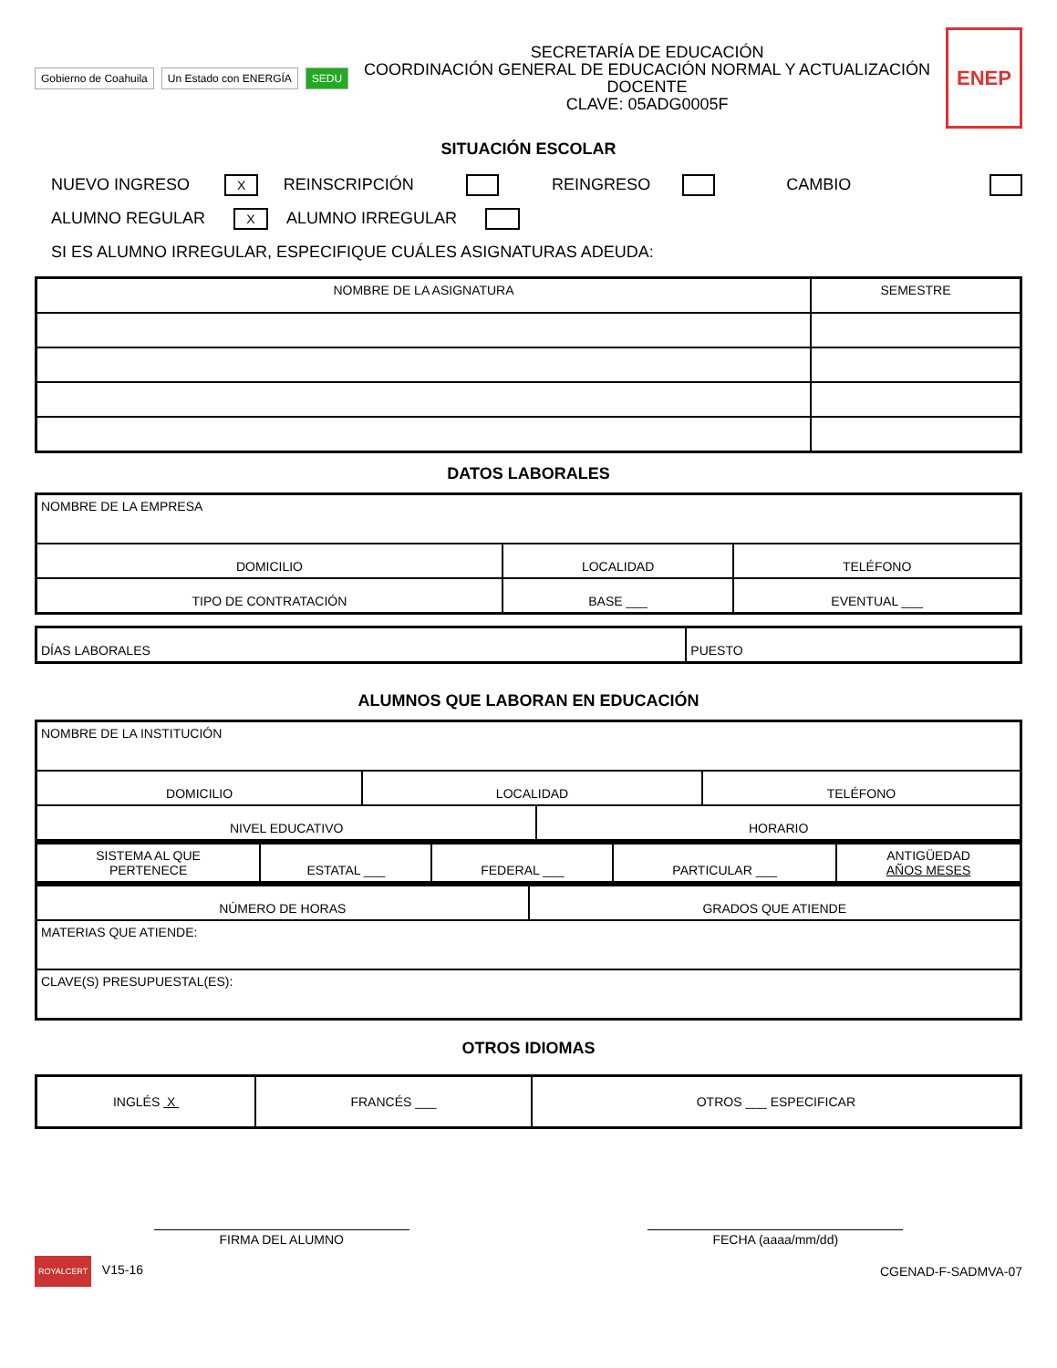Gobierno de Coahuila Un Estado con ENERGÍA SEDU
SECRETARÍA DE EDUCACIÓN
COORDINACIÓN GENERAL DE EDUCACIÓN NORMAL Y ACTUALIZACIÓN DOCENTE
CLAVE: 05ADG0005F
ENEP
SITUACIÓN ESCOLAR
NUEVO INGRESO X REINSCRIPCIÓN REINGRESO CAMBIO
ALUMNO REGULAR X ALUMNO IRREGULAR
SI ES ALUMNO IRREGULAR, ESPECIFIQUE CUÁLES ASIGNATURAS ADEUDA:
| NOMBRE DE LA ASIGNATURA | SEMESTRE |
| --- | --- |
DATOS LABORALES
| NOMBRE DE LA EMPRESA | | |
| DOMICILIO | LOCALIDAD | TELÉFONO |
| TIPO DE CONTRATACIÓN | BASE ___ | EVENTUAL ___ |
| DÍAS LABORALES | PUESTO |
ALUMNOS QUE LABORAN EN EDUCACIÓN
| NOMBRE DE LA INSTITUCIÓN | | | |
| DOMICILIO | LOCALIDAD | | TELÉFONO |
| NIVEL EDUCATIVO | | HORARIO | |
| SISTEMA AL QUE PERTENECE | ESTATAL ___ | FEDERAL ___ | PARTICULAR ___ | ANTIGÜEDAD AÑOS MESES |
| NÚMERO DE HORAS | GRADOS QUE ATIENDE |
| MATERIAS QUE ATIENDE: | |
| CLAVE(S) PRESUPUESTAL(ES): | |
OTROS IDIOMAS
| INGLÉS X | FRANCÉS ___ | OTROS ___ ESPECIFICAR |
FIRMA DEL ALUMNO FECHA (aaaa/mm/dd)
ROYALCERT V15-16 CGENAD-F-SADMVA-07